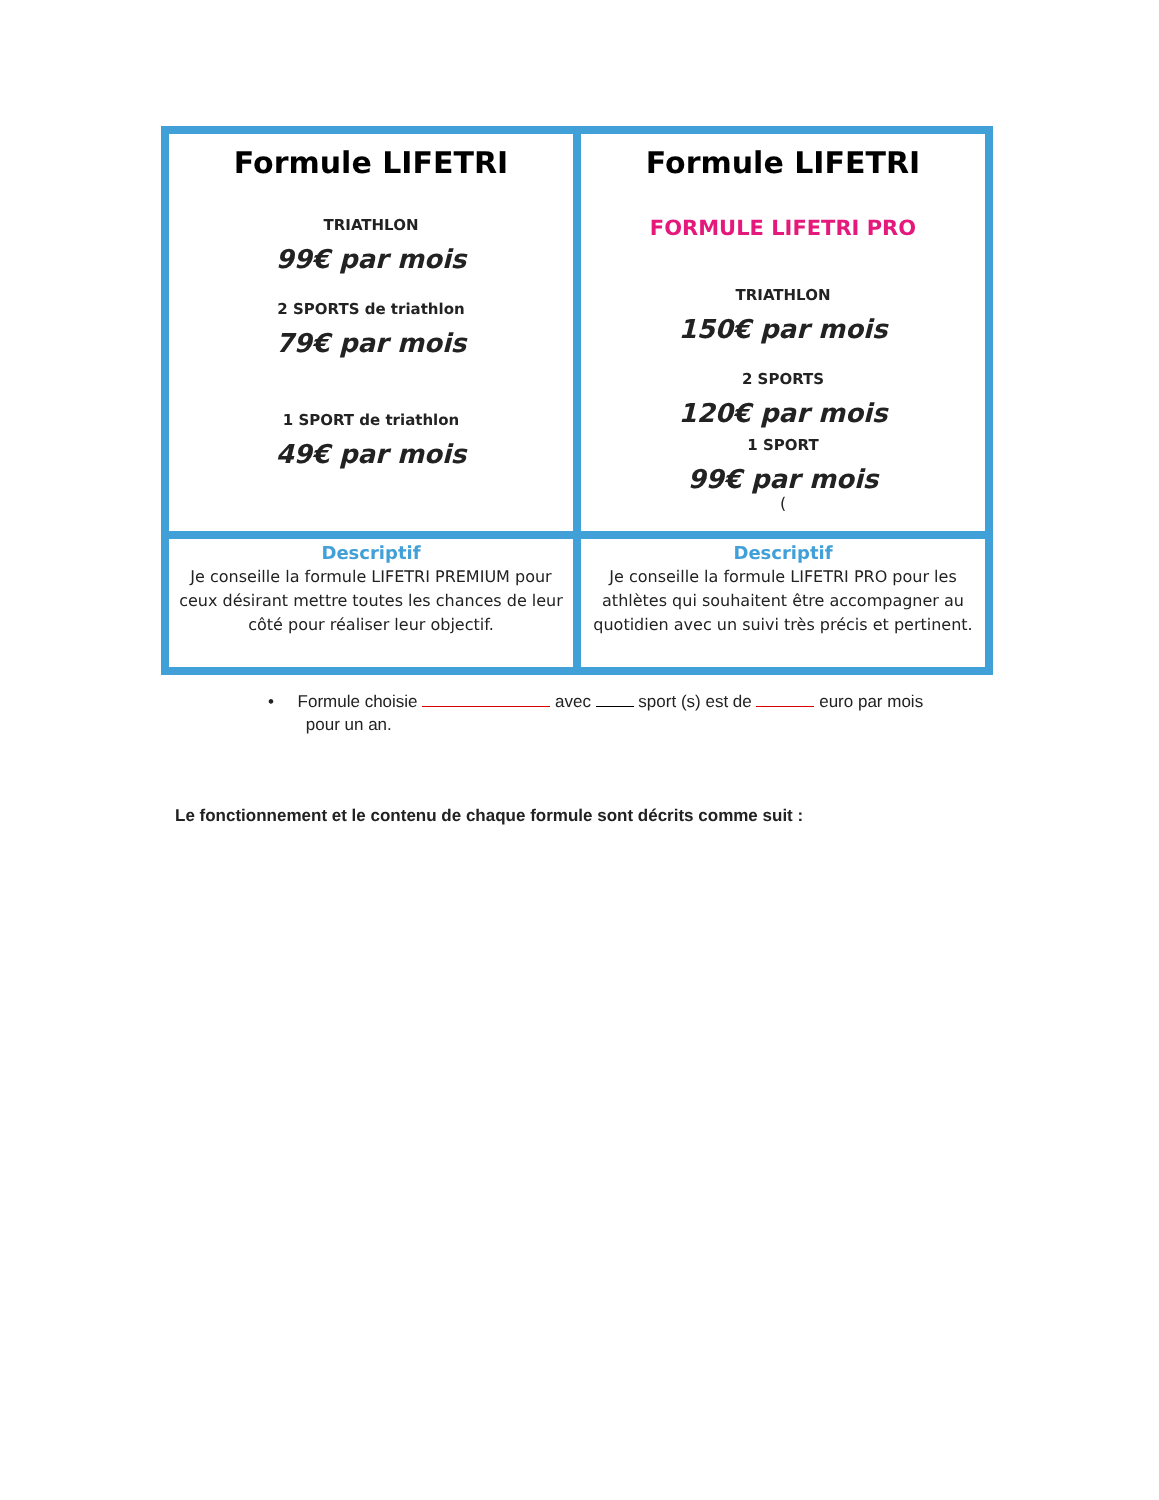| Formule LIFETRI TRIATHLON 99€ par mois 2 SPORTS de triathlon 79€ par mois 1 SPORT de triathlon 49€ par mois | Formule LIFETRI FORMULE LIFETRI PRO TRIATHLON 150€ par mois 2 SPORTS 120€ par mois 1 SPORT 99€ par mois ( |
| Descriptif Je conseille la formule LIFETRI PREMIUM pour ceux désirant mettre toutes les chances de leur côté pour réaliser leur objectif. | Descriptif Je conseille la formule LIFETRI PRO pour les athlètes qui souhaitent être accompagner au quotidien avec un suivi très précis et pertinent. |
• Formule choisie avec sport (s) est de euro par mois
pour un an.
Le fonctionnement et le contenu de chaque formule sont décrits comme suit :